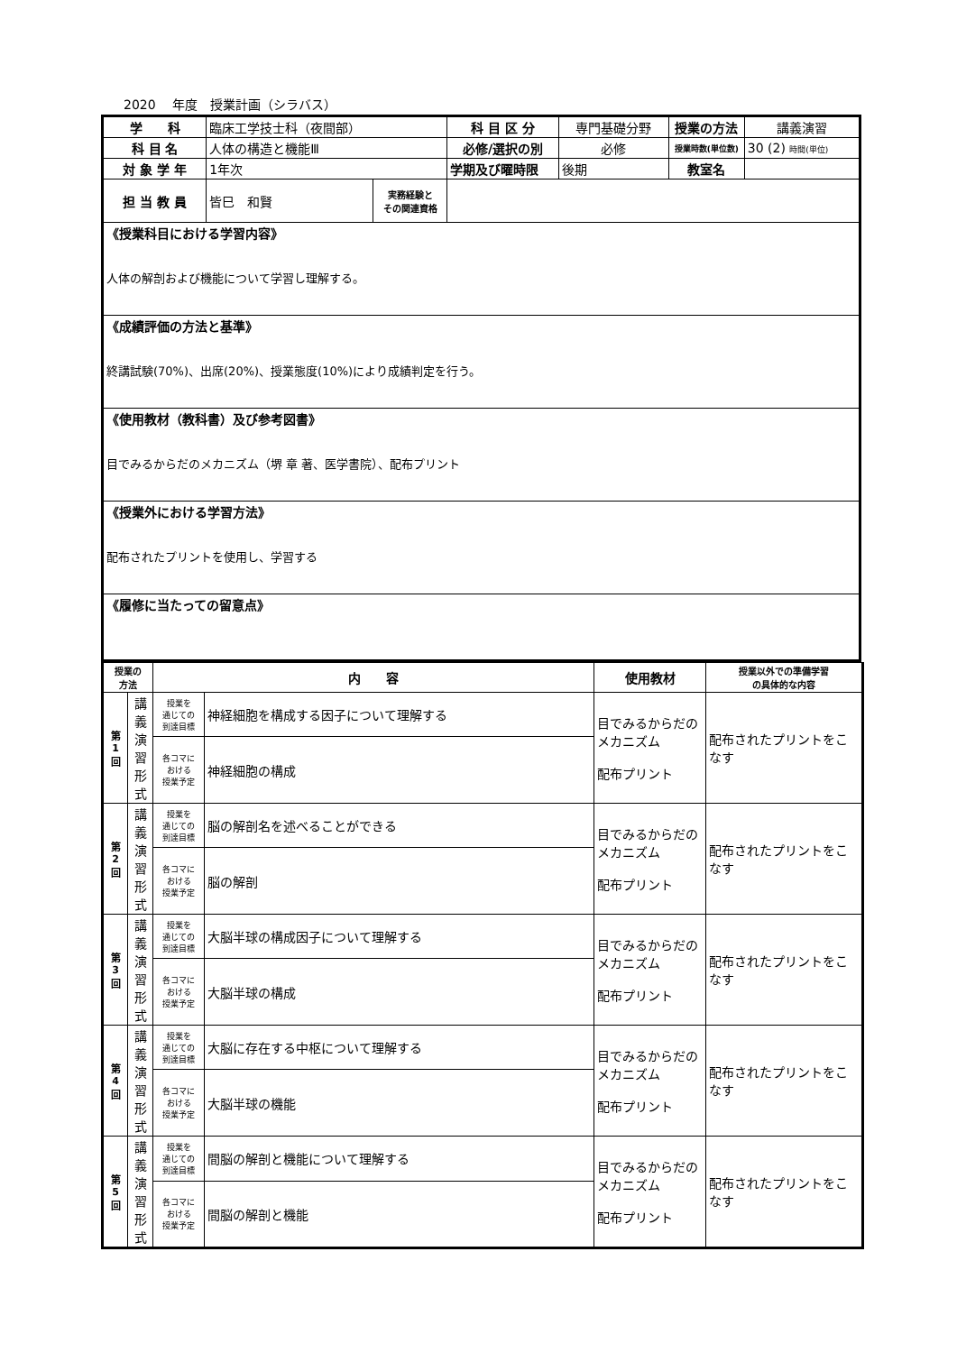2020　 年度　授業計画（シラバス）
| 学 科 | 臨床工学技士科（夜間部） | | 科 目 区 分 | 専門基礎分野 | 授業の方法 | 講義演習 |
| 科 目 名 | 人体の構造と機能Ⅲ | | 必修/選択の別 | 必修 | 授業時数(単位数) | 30 (2) 時間(単位) |
| 対 象 学 年 | 1年次 | | 学期及び曜時限 | 後期 | 教室名 | |
| 担 当 教 員 | 皆巳 和賢 | 実務経験と その関連資格 | | | | |
| 《授業科目における学習内容》 人体の解剖および機能について学習し理解する。 | | | | | | |
| 《成績評価の方法と基準》 終講試験(70%)、出席(20%)、授業態度(10%)により成績判定を行う。 | | | | | | |
| 《使用教材（教科書）及び参考図書》 目でみるからだのメカニズム（堺 章 著、医学書院）、配布プリント | | | | | | |
| 《授業外における学習方法》 配布されたプリントを使用し、学習する | | | | | | |
| 《履修に当たっての留意点》 | | | | | | |
| 授業の 方法 | | 内 容 | | 使用教材 | 授業以外での準備学習 の具体的な内容 |
| 第 1 回 | 講 義 演 習 形 式 | 授業を 通じての 到達目標 | 神経細胞を構成する因子について理解する | 目でみるからだのメカニズム 配布プリント | 配布されたプリントをこなす |
| | | 各コマに おける 授業予定 | 神経細胞の構成 | | |
| 第 2 回 | 講 義 演 習 形 式 | 授業を 通じての 到達目標 | 脳の解剖名を述べることができる | 目でみるからだのメカニズム 配布プリント | 配布されたプリントをこなす |
| | | 各コマに おける 授業予定 | 脳の解剖 | | |
| 第 3 回 | 講 義 演 習 形 式 | 授業を 通じての 到達目標 | 大脳半球の構成因子について理解する | 目でみるからだのメカニズム 配布プリント | 配布されたプリントをこなす |
| | | 各コマに おける 授業予定 | 大脳半球の構成 | | |
| 第 4 回 | 講 義 演 習 形 式 | 授業を 通じての 到達目標 | 大脳に存在する中枢について理解する | 目でみるからだのメカニズム 配布プリント | 配布されたプリントをこなす |
| | | 各コマに おける 授業予定 | 大脳半球の機能 | | |
| 第 5 回 | 講 義 演 習 形 式 | 授業を 通じての 到達目標 | 間脳の解剖と機能について理解する | 目でみるからだのメカニズム 配布プリント | 配布されたプリントをこなす |
| | | 各コマに おける 授業予定 | 間脳の解剖と機能 | | |